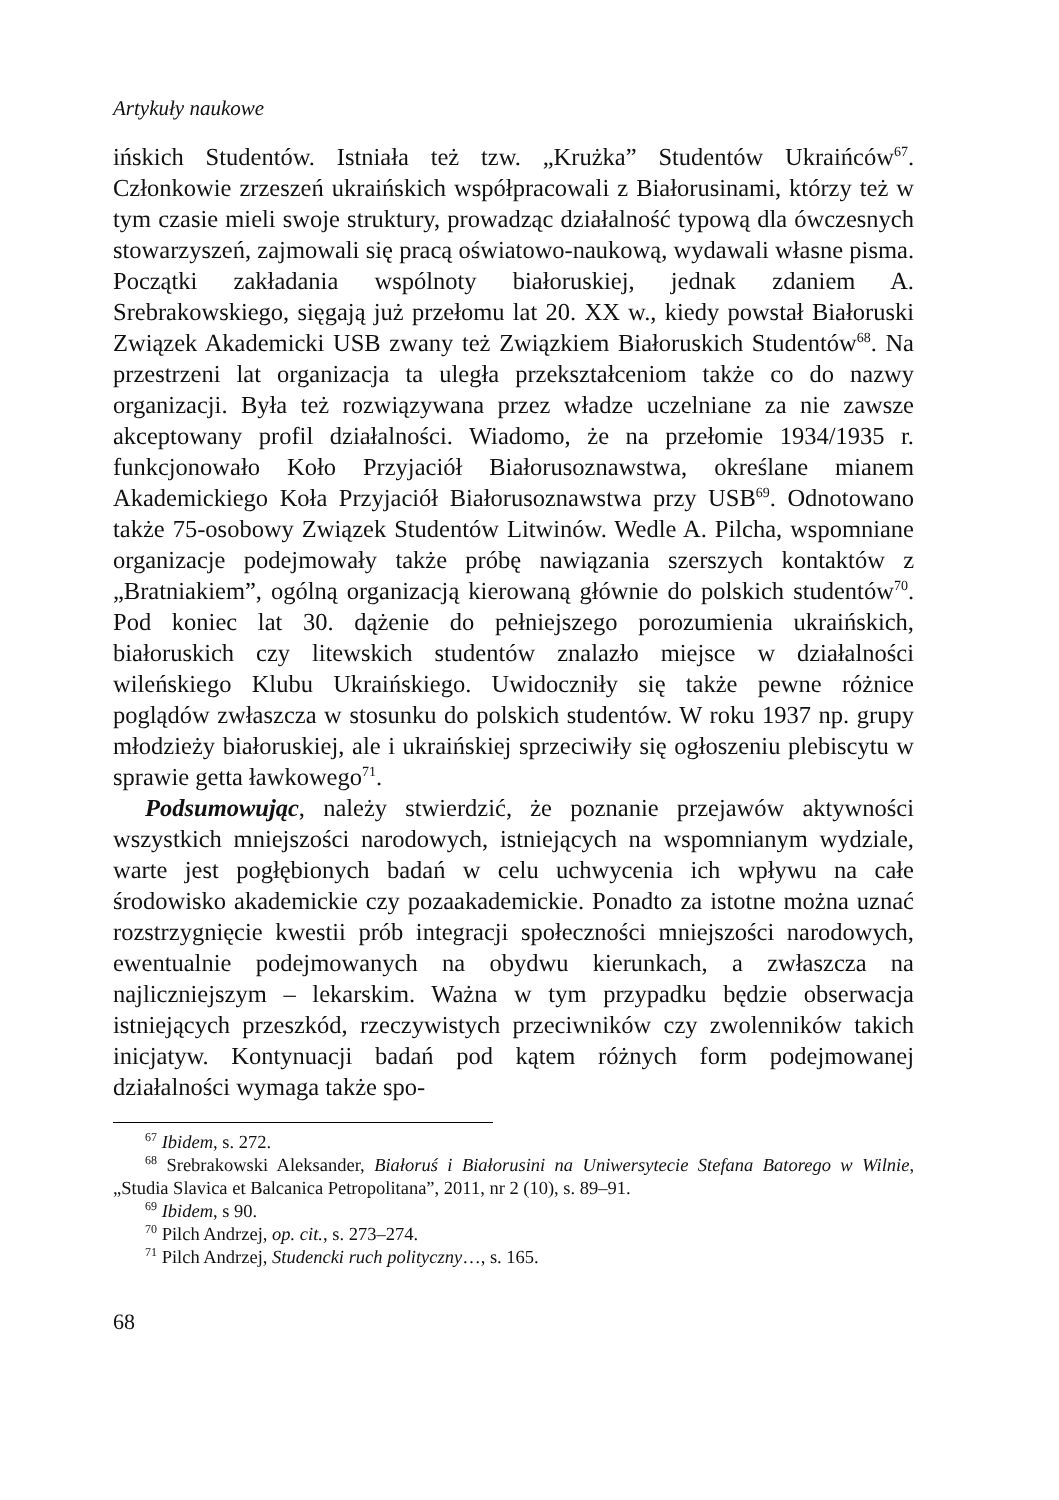Artykuły naukowe
ińskich Studentów. Istniała też tzw. „Krużka” Studentów Ukraińców<sup>67</sup>. Członkowie zrzeszeń ukraińskich współpracowali z Białorusinami, którzy też w tym czasie mieli swoje struktury, prowadząc działalność typową dla ówczesnych stowarzyszeń, zajmowali się pracą oświatowo-naukową, wydawali własne pisma. Początki zakładania wspólnoty białoruskiej, jednak zdaniem A. Srebrakowskiego, sięgają już przełomu lat 20. XX w., kiedy powstał Białoruski Związek Akademicki USB zwany też Związkiem Białoruskich Studentów<sup>68</sup>. Na przestrzeni lat organizacja ta uległa przekształceniom także co do nazwy organizacji. Była też rozwiązywana przez władze uczelniane za nie zawsze akceptowany profil działalności. Wiadomo, że na przełomie 1934/1935 r. funkcjonowało Koło Przyjaciół Białorusoznawstwa, określane mianem Akademickiego Koła Przyjaciół Białorusoznawstwa przy USB<sup>69</sup>. Odnotowano także 75-osobowy Związek Studentów Litwinów. Wedle A. Pilcha, wspomniane organizacje podejmowały także próbę nawiązania szerszych kontaktów z „Bratniakiem”, ogólną organizacją kierowaną głównie do polskich studentów<sup>70</sup>. Pod koniec lat 30. dążenie do pełniejszego porozumienia ukraińskich, białoruskich czy litewskich studentów znalazło miejsce w działalności wileńskiego Klubu Ukraińskiego. Uwidoczniły się także pewne różnice poglądów zwłaszcza w stosunku do polskich studentów. W roku 1937 np. grupy młodzieży białoruskiej, ale i ukraińskiej sprzeciwiły się ogłoszeniu plebiscytu w sprawie getta ławkowego<sup>71</sup>.
Podsumowując, należy stwierdzić, że poznanie przejawów aktywności wszystkich mniejszości narodowych, istniejących na wspomnianym wydziale, warte jest pogłębionych badań w celu uchwycenia ich wpływu na całe środowisko akademickie czy pozaakademickie. Ponadto za istotne można uznać rozstrzygnięcie kwestii prób integracji społeczności mniejszości narodowych, ewentualnie podejmowanych na obydwu kierunkach, a zwłaszcza na najliczniejszym – lekarskim. Ważna w tym przypadku będzie obserwacja istniejących przeszkód, rzeczywistych przeciwników czy zwolenników takich inicjatyw. Kontynuacji badań pod kątem różnych form podejmowanej działalności wymaga także spo-
<sup>67</sup> Ibidem, s. 272.
<sup>68</sup> Srebrakowski Aleksander, Białoruś i Białorusini na Uniwersytecie Stefana Batorego w Wilnie, „Studia Slavica et Balcanica Petropolitana”, 2011, nr 2 (10), s. 89–91.
<sup>69</sup> Ibidem, s 90.
<sup>70</sup> Pilch Andrzej, op. cit., s. 273–274.
<sup>71</sup> Pilch Andrzej, Studencki ruch polityczny…, s. 165.
68